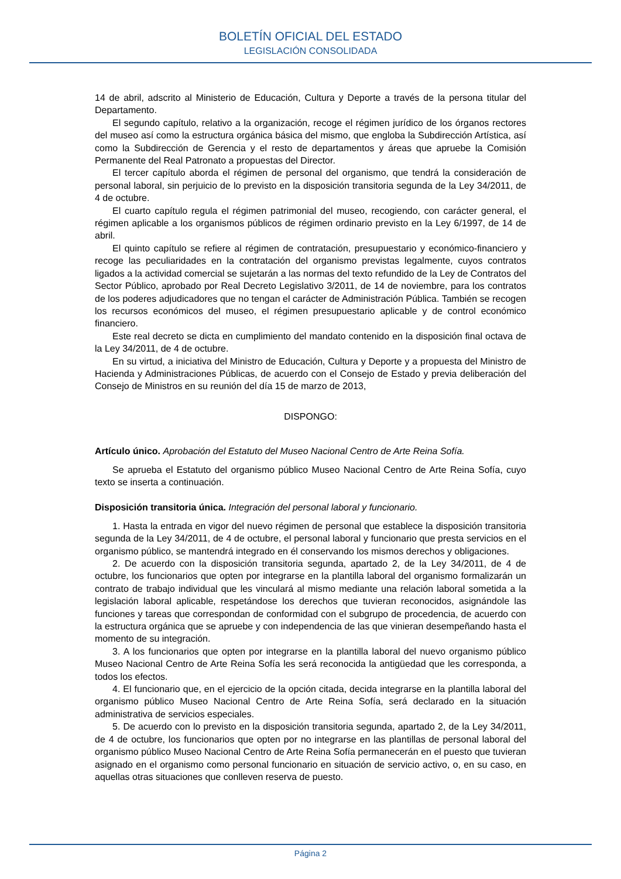BOLETÍN OFICIAL DEL ESTADO
LEGISLACIÓN CONSOLIDADA
14 de abril, adscrito al Ministerio de Educación, Cultura y Deporte a través de la persona titular del Departamento.
El segundo capítulo, relativo a la organización, recoge el régimen jurídico de los órganos rectores del museo así como la estructura orgánica básica del mismo, que engloba la Subdirección Artística, así como la Subdirección de Gerencia y el resto de departamentos y áreas que apruebe la Comisión Permanente del Real Patronato a propuestas del Director.
El tercer capítulo aborda el régimen de personal del organismo, que tendrá la consideración de personal laboral, sin perjuicio de lo previsto en la disposición transitoria segunda de la Ley 34/2011, de 4 de octubre.
El cuarto capítulo regula el régimen patrimonial del museo, recogiendo, con carácter general, el régimen aplicable a los organismos públicos de régimen ordinario previsto en la Ley 6/1997, de 14 de abril.
El quinto capítulo se refiere al régimen de contratación, presupuestario y económico-financiero y recoge las peculiaridades en la contratación del organismo previstas legalmente, cuyos contratos ligados a la actividad comercial se sujetarán a las normas del texto refundido de la Ley de Contratos del Sector Público, aprobado por Real Decreto Legislativo 3/2011, de 14 de noviembre, para los contratos de los poderes adjudicadores que no tengan el carácter de Administración Pública. También se recogen los recursos económicos del museo, el régimen presupuestario aplicable y de control económico financiero.
Este real decreto se dicta en cumplimiento del mandato contenido en la disposición final octava de la Ley 34/2011, de 4 de octubre.
En su virtud, a iniciativa del Ministro de Educación, Cultura y Deporte y a propuesta del Ministro de Hacienda y Administraciones Públicas, de acuerdo con el Consejo de Estado y previa deliberación del Consejo de Ministros en su reunión del día 15 de marzo de 2013,
DISPONGO:
Artículo único. Aprobación del Estatuto del Museo Nacional Centro de Arte Reina Sofía.
Se aprueba el Estatuto del organismo público Museo Nacional Centro de Arte Reina Sofía, cuyo texto se inserta a continuación.
Disposición transitoria única. Integración del personal laboral y funcionario.
1. Hasta la entrada en vigor del nuevo régimen de personal que establece la disposición transitoria segunda de la Ley 34/2011, de 4 de octubre, el personal laboral y funcionario que presta servicios en el organismo público, se mantendrá integrado en él conservando los mismos derechos y obligaciones.
2. De acuerdo con la disposición transitoria segunda, apartado 2, de la Ley 34/2011, de 4 de octubre, los funcionarios que opten por integrarse en la plantilla laboral del organismo formalizarán un contrato de trabajo individual que les vinculará al mismo mediante una relación laboral sometida a la legislación laboral aplicable, respetándose los derechos que tuvieran reconocidos, asignándole las funciones y tareas que correspondan de conformidad con el subgrupo de procedencia, de acuerdo con la estructura orgánica que se apruebe y con independencia de las que vinieran desempeñando hasta el momento de su integración.
3. A los funcionarios que opten por integrarse en la plantilla laboral del nuevo organismo público Museo Nacional Centro de Arte Reina Sofía les será reconocida la antigüedad que les corresponda, a todos los efectos.
4. El funcionario que, en el ejercicio de la opción citada, decida integrarse en la plantilla laboral del organismo público Museo Nacional Centro de Arte Reina Sofía, será declarado en la situación administrativa de servicios especiales.
5. De acuerdo con lo previsto en la disposición transitoria segunda, apartado 2, de la Ley 34/2011, de 4 de octubre, los funcionarios que opten por no integrarse en las plantillas de personal laboral del organismo público Museo Nacional Centro de Arte Reina Sofía permanecerán en el puesto que tuvieran asignado en el organismo como personal funcionario en situación de servicio activo, o, en su caso, en aquellas otras situaciones que conlleven reserva de puesto.
Página 2